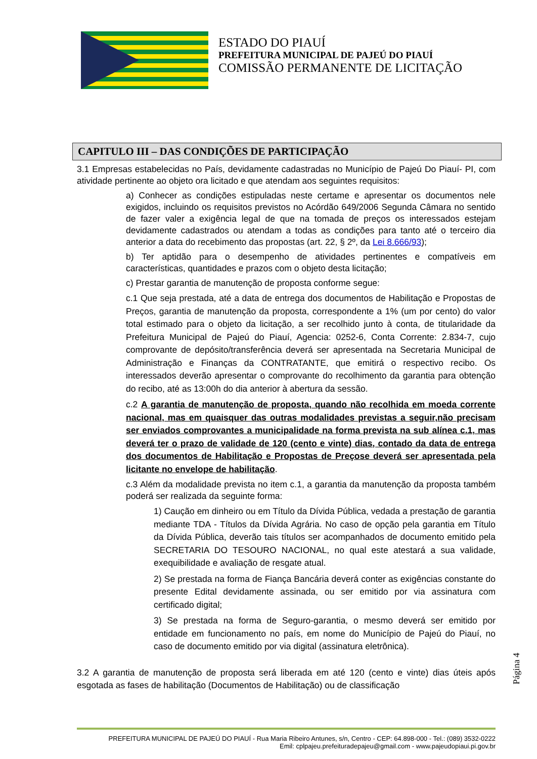ESTADO DO PIAUÍ
PREFEITURA MUNICIPAL DE PAJEÚ DO PIAUÍ
COMISSÃO PERMANENTE DE LICITAÇÃO
CAPITULO III – DAS CONDIÇÕES DE PARTICIPAÇÃO
3.1 Empresas estabelecidas no País, devidamente cadastradas no Município de Pajeú Do Piauí- PI, com atividade pertinente ao objeto ora licitado e que atendam aos seguintes requisitos:
a) Conhecer as condições estipuladas neste certame e apresentar os documentos nele exigidos, incluindo os requisitos previstos no Acórdão 649/2006 Segunda Câmara no sentido de fazer valer a exigência legal de que na tomada de preços os interessados estejam devidamente cadastrados ou atendam a todas as condições para tanto até o terceiro dia anterior a data do recebimento das propostas (art. 22, § 2º, da Lei 8.666/93);
b) Ter aptidão para o desempenho de atividades pertinentes e compatíveis em características, quantidades e prazos com o objeto desta licitação;
c) Prestar garantia de manutenção de proposta conforme segue:
c.1 Que seja prestada, até a data de entrega dos documentos de Habilitação e Propostas de Preços, garantia de manutenção da proposta, correspondente a 1% (um por cento) do valor total estimado para o objeto da licitação, a ser recolhido junto à conta, de titularidade da Prefeitura Municipal de Pajeú do Piauí, Agencia: 0252-6, Conta Corrente: 2.834-7, cujo comprovante de depósito/transferência deverá ser apresentada na Secretaria Municipal de Administração e Finanças da CONTRATANTE, que emitirá o respectivo recibo. Os interessados deverão apresentar o comprovante do recolhimento da garantia para obtenção do recibo, até as 13:00h do dia anterior à abertura da sessão.
c.2 A garantia de manutenção de proposta, quando não recolhida em moeda corrente nacional, mas em quaisquer das outras modalidades previstas a seguir,não precisam ser enviados comprovantes a municipalidade na forma prevista na sub alínea c.1, mas deverá ter o prazo de validade de 120 (cento e vinte) dias, contado da data de entrega dos documentos de Habilitação e Propostas de Preçose deverá ser apresentada pela licitante no envelope de habilitação.
c.3 Além da modalidade prevista no item c.1, a garantia da manutenção da proposta também poderá ser realizada da seguinte forma:
1) Caução em dinheiro ou em Título da Dívida Pública, vedada a prestação de garantia mediante TDA - Títulos da Dívida Agrária. No caso de opção pela garantia em Título da Dívida Pública, deverão tais títulos ser acompanhados de documento emitido pela SECRETARIA DO TESOURO NACIONAL, no qual este atestará a sua validade, exequibilidade e avaliação de resgate atual.
2) Se prestada na forma de Fiança Bancária deverá conter as exigências constante do presente Edital devidamente assinada, ou ser emitido por via assinatura com certificado digital;
3) Se prestada na forma de Seguro-garantia, o mesmo deverá ser emitido por entidade em funcionamento no país, em nome do Município de Pajeú do Piauí, no caso de documento emitido por via digital (assinatura eletrônica).
3.2 A garantia de manutenção de proposta será liberada em até 120 (cento e vinte) dias úteis após esgotada as fases de habilitação (Documentos de Habilitação) ou de classificação
Página 4
PREFEITURA MUNICIPAL DE PAJEÚ DO PIAUÍ - Rua Maria Ribeiro Antunes, s/n, Centro - CEP: 64.898-000 - Tel.: (089) 3532-0222
Emil: cplpajeu.prefeituradepajeu@gmail.com - www.pajeudopiaui.pi.gov.br